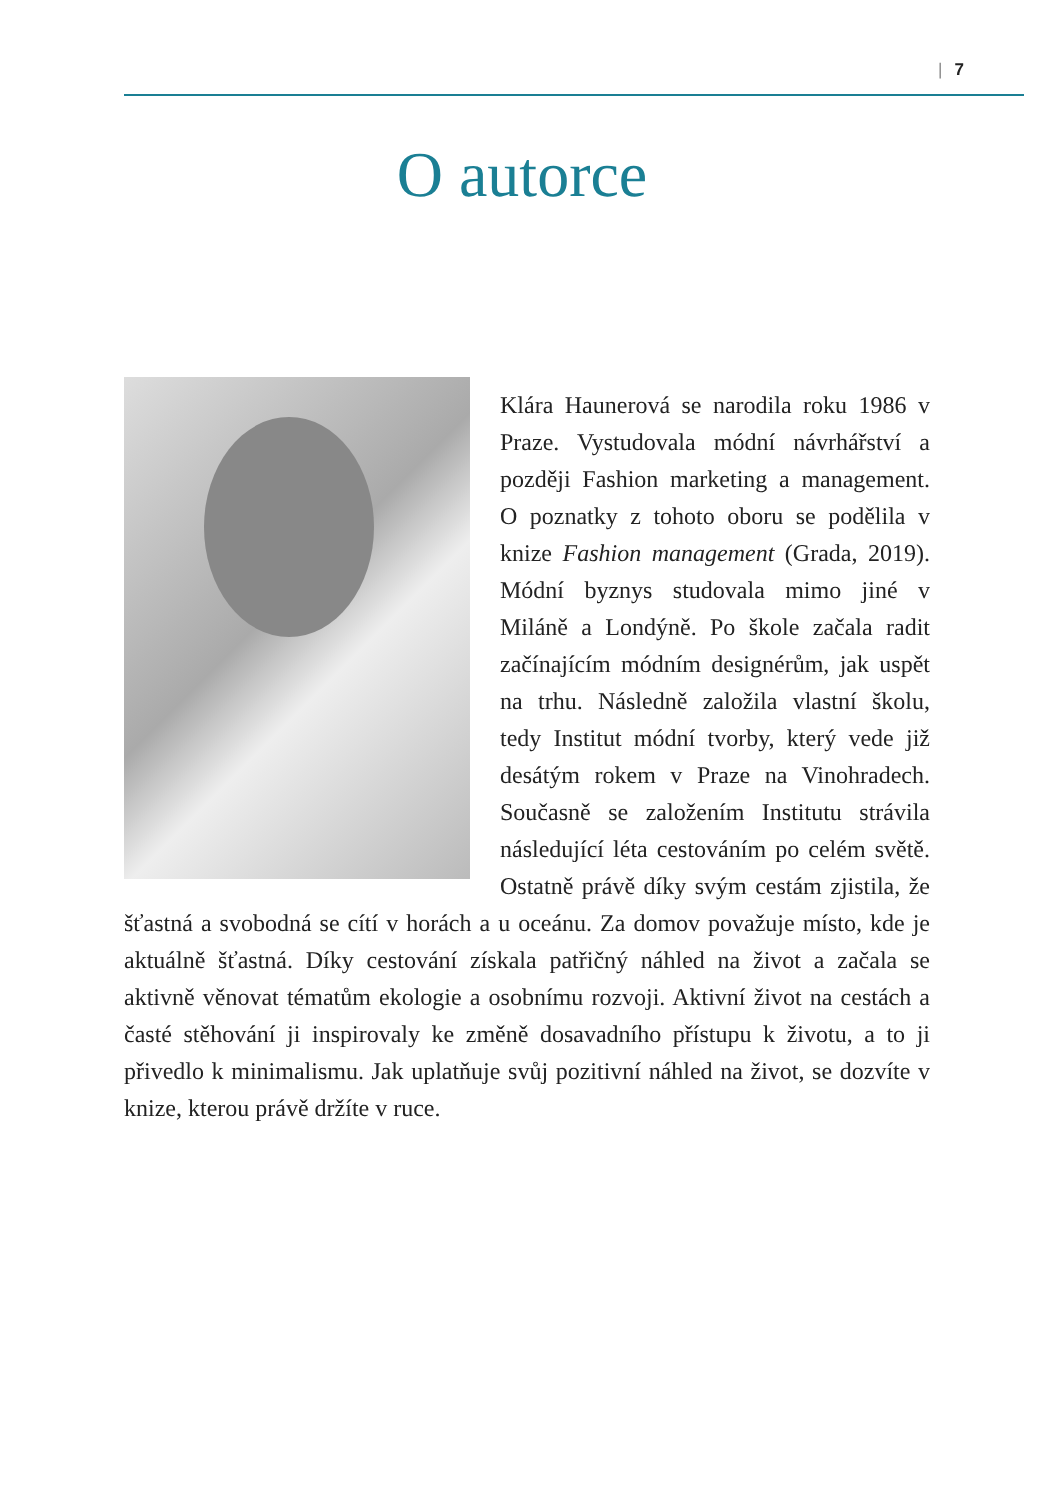| 7
O autorce
Klára Haunerová se narodila roku 1986 v Praze. Vystudovala módní návrhářství a později Fashion marketing a management. O poznatky z tohoto oboru se podělila v knize Fashion management (Grada, 2019). Módní byznys studovala mimo jiné v Miláně a Londýně. Po škole začala radit začínajícím módním designérům, jak uspět na trhu. Následně založila vlastní školu, tedy Institut módní tvorby, který vede již desátým rokem v Praze na Vinohradech. Současně se založením Institutu strávila následující léta cestováním po celém světě. Ostatně právě díky svým cestám zjistila, že šťastná a svobodná se cítí v horách a u oceánu. Za domov považuje místo, kde je aktuálně šťastná. Díky cestování získala patřičný náhled na život a začala se aktivně věnovat tématům ekologie a osobnímu rozvoji. Aktivní život na cestách a časté stěhování ji inspirovaly ke změně dosavadního přístupu k životu, a to ji přivedlo k minimalismu. Jak uplatňuje svůj pozitivní náhled na život, se dozvíte v knize, kterou právě držíte v ruce.